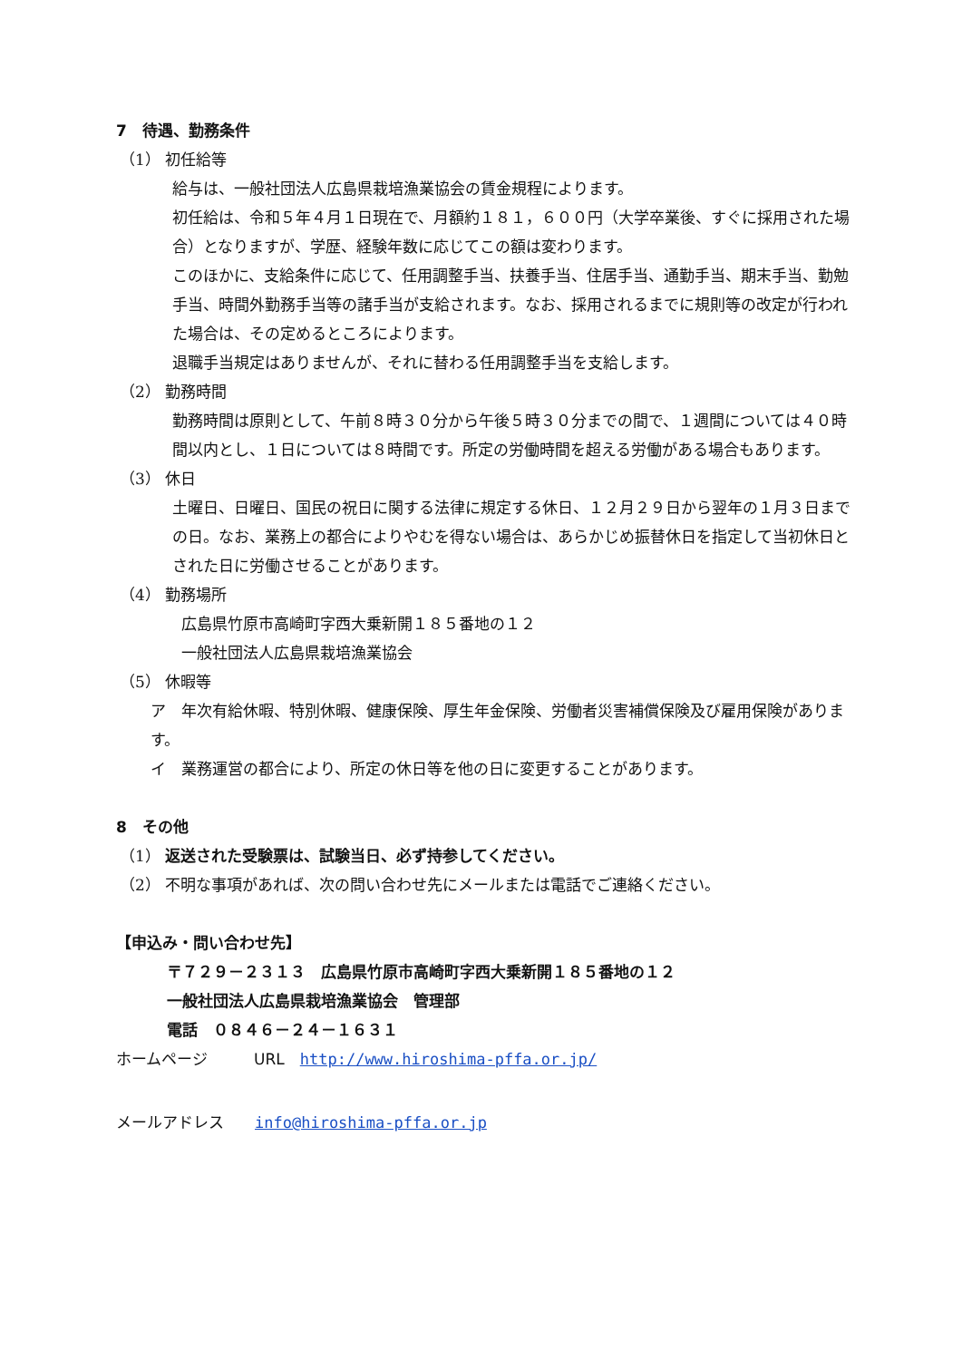7　待遇、勤務条件
（1） 初任給等
給与は、一般社団法人広島県栽培漁業協会の賃金規程によります。
初任給は、令和５年４月１日現在で、月額約１８１，６００円（大学卒業後、すぐに採用された場合）となりますが、学歴、経験年数に応じてこの額は変わります。
このほかに、支給条件に応じて、任用調整手当、扶養手当、住居手当、通勤手当、期末手当、勤勉手当、時間外勤務手当等の諸手当が支給されます。なお、採用されるまでに規則等の改定が行われた場合は、その定めるところによります。
退職手当規定はありませんが、それに替わる任用調整手当を支給します。
（2） 勤務時間
勤務時間は原則として、午前８時３０分から午後５時３０分までの間で、１週間については４０時間以内とし、１日については８時間です。所定の労働時間を超える労働がある場合もあります。
（3） 休日
土曜日、日曜日、国民の祝日に関する法律に規定する休日、１２月２９日から翌年の１月３日までの日。なお、業務上の都合によりやむを得ない場合は、あらかじめ振替休日を指定して当初休日とされた日に労働させることがあります。
（4） 勤務場所
広島県竹原市高崎町字西大乗新開１８５番地の１２
一般社団法人広島県栽培漁業協会
（5） 休暇等
ア　年次有給休暇、特別休暇、健康保険、厚生年金保険、労働者災害補償保険及び雇用保険があります。
イ　業務運営の都合により、所定の休日等を他の日に変更することがあります。
8　その他
（1） 返送された受験票は、試験当日、必ず持参してください。
（2） 不明な事項があれば、次の問い合わせ先にメールまたは電話でご連絡ください。
【申込み・問い合わせ先】
〒７２９－２３１３　広島県竹原市高崎町字西大乗新開１８５番地の１２
一般社団法人広島県栽培漁業協会　管理部
電話　０８４６－２４－１６３１
ホームページ　　　URL　http://www.hiroshima-pffa.or.jp/
メールアドレス　　info@hiroshima-pffa.or.jp